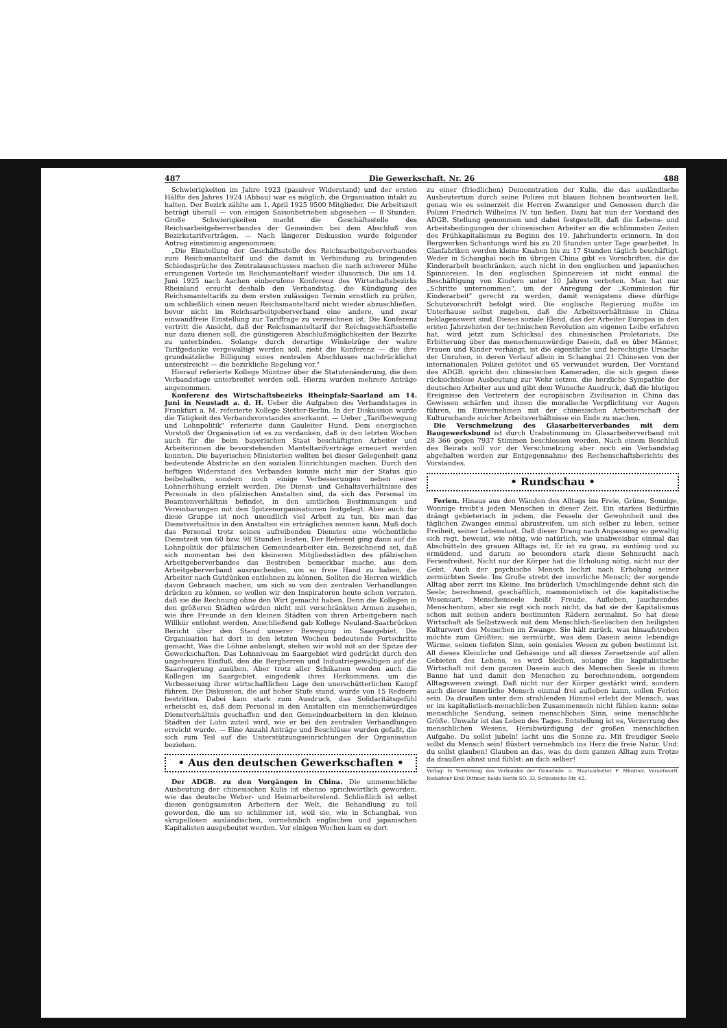487 Die Gewerkschaft. Nr. 26 488
Schwierigkeiten im Jahre 1923 (passiver Widerstand) und der ersten Hälfte des Jahres 1924 (Abbau) war es möglich, die Organisation intakt zu halten. Der Bezirk zählte am 1. April 1925 9500 Mitglieder. Die Arbeitszeit beträgt überall — von einigen Saisonbetrieben abgesehen — 8 Stunden. Große Schwierigkeiten macht die Geschäftsstelle des Reichsarbeitgeberverbandes der Gemeinden bei dem Abschluß von Bezirkstarifverträgen. — Nach längerer Diskussion wurde folgender Antrag einstimmig angenommen:
„Die Einstellung der Geschäftsstelle des Reichsarbeitgeberverbandes zum Reichsmanteltarif und die damit in Verbindung zu bringenden Schiedssprüche des Zentralausschusses machen die nach schwerer Mühe errungenen Vorteile im Reichsmanteltarif wieder illusorisch. Die am 14. Juni 1925 nach Aachen einberufene Konferenz des Wirtschaftsbezirks Rheinland ersucht deshalb den Verbandstag, die Kündigung des Reichsmanteltarifs zu dem ersten zulässigen Termin ernstlich zu prüfen, um schließlich einen neuen Reichsmanteltarif nicht wieder abzuschließen, bevor nicht im Reichsarbeitgeberverband eine andere, und zwar einwandfreie Einstellung zur Tariffrage zu verzeichnen ist. Die Konferenz vertritt die Ansicht, daß der Reichsmanteltarif der Reichsgeschäftsstelle nur dazu dienen soll, die günstigeren Abschlußmöglichkeiten der Bezirke zu unterbinden. Solange durch derartige Winkelzüge der wahre Tarifgedanke vergewaltigt werden soll, zieht die Konferenz — die ihre grundsätzliche Billigung eines zentralen Abschlusses nachdrücklichst unterstreicht — die bezirkliche Regelung vor."
Hierauf referierte Kollege Müntner über die Statutenänderung, die dem Verbandstage unterbreitet werden soll. Hierzu wurden mehrere Anträge angenommen.
Konferenz des Wirtschaftsbezirks Rheinpfalz-Saarland am 14. Juni in Neustadt a. d. H. Ueber die Aufgaben des Verbandstages in Frankfurt a. M. referierte Kollege Stetter-Berlin. In der Diskussion wurde die Tätigkeit des Verbandsvorstandes anerkannt. — Ueber „Tarifbewegung und Lohnpolitik" referierte dann Gauleiter Hund. Dem energischen Vorstoß der Organisation ist es zu verdanken, daß in den letzten Wochen auch für die beim bayerischen Staat beschäftigten Arbeiter und Arbeiterinnen die bevorstehenden Manteltarifverträge erneuert werden konnten. Die bayerischen Ministerien wollten bei dieser Gelegenheit ganz bedeutende Abstriche an den sozialen Einrichtungen machen. Durch den heftigen Widerstand des Verbandes konnte nicht nur der Status quo beibehalten, sondern noch einige Verbesserungen neben einer Lohnerhöhung erzielt werden. Die Dienst- und Gehaltsverhältnisse des Personals in den pfälzischen Anstalten sind, da sich das Personal im Beamtenverhältnis befindet, in den amtlichen Bestimmungen und Vereinbarungen mit den Spitzenorganisationen festgelegt. Aber auch für diese Gruppe ist noch unendlich viel Arbeit zu tun, bis man das Dienstverhältnis in den Anstalten ein erträgliches nennen kann. Muß doch das Personal trotz seines aufreibenden Dienstes eine wöchentliche Dienstzeit von 60 bzw. 98 Stunden leisten. Der Referent ging dann auf die Lohnpolitik der pfälzischen Gemeindearbeiter ein. Bezeichnend sei, daß sich momentan bei den kleineren Mitgliedsstädten des pfälzischen Arbeitgeberverbandes das Bestreben bemerkbar mache, aus dem Arbeitgeberverband auszuscheiden, um so freie Hand zu haben, die Arbeiter nach Gutdünken entlohnen zu können. Sollten die Herren wirklich davon Gebrauch machen, um sich so von den zentralen Verhandlungen drücken zu können, so wollen wir den Inspiratoren heute schon verraten, daß sie die Rechnung ohne den Wirt gemacht haben. Denn die Kollegen in den größeren Städten würden nicht mit verschränkten Armen zusehen, wie ihre Freunde in den kleinen Städten von ihren Arbeitgebern nach Willkür entlohnt werden. Anschließend gab Kollege Neuland-Saarbrücken Bericht über den Stand unserer Bewegung im Saargebiet. Die Organisation hat dort in den letzten Wochen bedeutende Fortschritte gemacht. Was die Löhne anbelangt, stehen wir wohl mit an der Spitze der Gewerkschaften. Das Lohnniveau im Saargebiet wird gedrückt durch den ungeheuren Einfluß, den die Bergherren und Industriegewaltigen auf die Saarregierung ausüben. Aber trotz aller Schikanen werden auch die Kollegen im Saargebiet, eingedenk ihres Herkommens, um die Verbesserung ihrer wirtschaftlichen Lage den unerschütterlichen Kampf führen. Die Diskussion, die auf hoher Stufe stand, wurde von 15 Rednern bestritten. Dabei kam stark zum Ausdruck, das Solidaritätsgefühl erheischt es, daß dem Personal in den Anstalten ein menschenwürdiges Dienstverhältnis geschaffen und den Gemeindearbeitern in den kleinen Städten der Lohn zuteil wird, wie er bei den zentralen Verhandlungen erreicht wurde. — Eine Anzahl Anträge und Beschlüsse wurden gefaßt, die sich zum Teil auf die Unterstützungseinrichtungen der Organisation beziehen.
• Aus den deutschen Gewerkschaften •
Der ADGB. zu den Vorgängen in China. Die unmenschliche Ausbeutung der chinesischen Kulis ist ebenso sprichwörtlich geworden, wie das deutsche Weber- und Heimarbeiterelend. Schließlich ist selbst diesen genügsamsten Arbeitern der Welt, die Behandlung zu toll geworden, die um so schlimmer ist, weil sie, wie in Schanghai, von skrupellosen ausländischen, vornehmlich englischen und japanischen Kapitalisten ausgebeutet werden. Vor einigen Wochen kam es dort
zu einer (friedlichen) Demonstration der Kulis, die das ausländische Ausbeutertum durch seine Polizei mit blauen Bohnen beantworten ließ, genau wie es seinerzeit die Herren Zwanziger und Genossen durch die Polizei Friedrich Wilhelms IV. tun ließen. Dazu hat nun der Vorstand des ADGB. Stellung genommen und dabei festgestellt, daß die Lebens- und Arbeitsbedingungen der chinesischen Arbeiter an die schlimmsten Zeiten des Frühkapitalismus zu Beginn des 19. Jahrhunderts erinnern. In den Bergwerken Schantungs wird bis zu 20 Stunden unter Tage gearbeitet. In Glasfabriken werden kleine Knaben bis zu 17 Stunden täglich beschäftigt. Weder in Schanghai noch im übrigen China gibt es Vorschriften, die die Kinderarbeit beschränken, auch nicht in den englischen und japanischen Spinnereien. In den englischen Spinnereien ist nicht einmal die Beschäftigung von Kindern unter 10 Jahren verboten. Man hat nur „Schritte unternommen", um der Anregung der „Kommission für Kinderarbeit" gerecht zu werden, damit wenigstens diese dürftige Schutzvorschrift befolgt wird. Die englische Regierung mußte im Unterhause selbst zugeben, daß die Arbeitsverhältnisse in China beklagenswert sind. Dieses soziale Elend, das der Arbeiter Europas in den ersten Jahrzehnten der technischen Revolution am eigenen Leibe erfahren hat, wird jetzt zum Schicksal des chinesischen Proletariats. Die Erbitterung über das menschenunwürdige Dasein, daß es über Männer, Frauen und Kinder verhängt, ist die eigentliche und berechtigte Ursache der Unruhen, in deren Verlauf allein in Schanghai 21 Chinesen von der internationalen Polizei getötet und 65 verwundet wurden. Der Vorstand des ADGB. spricht den chinesischen Kameraden, die sich gegen diese rücksichtslose Ausbeutung zur Wehr setzen, die herzliche Sympathie der deutschen Arbeiter aus und gibt dem Wunsche Ausdruck, daß die blutigen Ereignisse den Vertretern der europäischen Zivilisation in China das Gewissen schärfen und ihnen die moralische Verpflichtung vor Augen führen, im Einvernehmen mit der chinesischen Arbeiterschaft der Kulturschande solcher Arbeitsverhältnisse ein Ende zu machen.
Die Verschmelzung des Glasarbeiterverbandes mit dem Baugewerksbund ist durch Urabstimmung im Glasarbeiterverband mit 28 366 gegen 7937 Stimmen beschlossen worden. Nach einem Beschluß des Beirats soll vor der Verschmelzung aber noch ein Verbandstag abgehalten werden zur Entgegennahme des Rechenschaftsberichts des Vorstandes.
• Rundschau •
Ferien. Hinaus aus den Wänden des Alltags ins Freie, Grüne, Sonnige, Wonnige treibt's jeden Menschen in dieser Zeit. Ein starkes Bedürfnis drängt gebieterisch in jedem, die Fesseln der Gewohnheit und des täglichen Zwanges einmal abzustreifen, um sich selber zu leben, seiner Freiheit, seiner Lebenslust. Daß dieser Drang nach Anpassung so gewaltig sich regt, beweist, wie nötig, wie natürlich, wie unabweisbar einmal das Abschütteln des grauen Alltags ist. Er ist zu grau, zu eintönig und zu ermüdend, und darum so besonders stark diese Sehnsucht nach Ferienfreiheit. Nicht nur der Körper hat die Erholung nötig, nicht nur der Geist. Auch der psychische Mensch lechzt nach Erholung seiner zermürbten Seele. Ins Große strebt der innerliche Mensch; der sorgende Alltag aber zerrt ins Kleine. Ins brüderlich Umschlingende dehnt sich die Seele; berechnend, geschäftlich, mammonistisch ist die kapitalistische Wesensart. Menschenseele heißt Freude, Aufleben, jauchzendes Menschentum, aber sie regt sich noch nicht, da hat sie der Kapitalismus schon mit seinen anders bestimmten Rädern zermalmt. So hat diese Wirtschaft als Selbstzweck mit dem Menschlich-Seelischen den heiligsten Kulturwert des Menschen im Zwange. Sie hält zurück, was hinaufstreben möchte zum Größten; sie zermürbt, was dem Dasein seine lebendige Wärme, seinen tiefsten Sinn, sein geniales Wesen zu geben bestimmt ist. All dieses Kleinliche und Gehässige und all dieses Zersetzende auf allen Gebieten des Lebens, es wird bleiben, solange die kapitalistische Wirtschaft mit dem ganzen Dasein auch des Menschen Seele in ihrem Banne hat und damit den Menschen zu berechnendem, sorgendem Alltagswesen zwingt. Daß nicht nur der Körper gestärkt wird, sondern auch dieser innerliche Mensch einmal frei aufleben kann, sollen Ferien sein. Da draußen unter dem strahlenden Himmel erlebt der Mensch, was er im kapitalistisch-menschlichen Zusammensein nicht fühlen kann: seine menschliche Sendung, seinen menschlichen Sinn, seine menschliche Größe. Unwahr ist das Leben des Tages. Entstellung ist es, Verzerrung des menschlichen Wesens, Herabwürdigung der großen menschlichen Aufgabe. Du sollst jubeln! lacht uns die Sonne zu. Mit freudiger Seele sollst du Mensch sein! flüstert vernehmlich ins Herz die freie Natur. Und: du sollst glauben! Glauben an das, was du dem ganzen Alltag zum Trotze da draußen ahnst und fühlst: an dich selber!
Verlag: In Vertretung des Verbandes der Gemeinde- u. Staatsarbeiter F. Müntner, Verantwortl. Redakteur Emil Dittmer, beide Berlin SO. 33, Schlesische Str. 42.